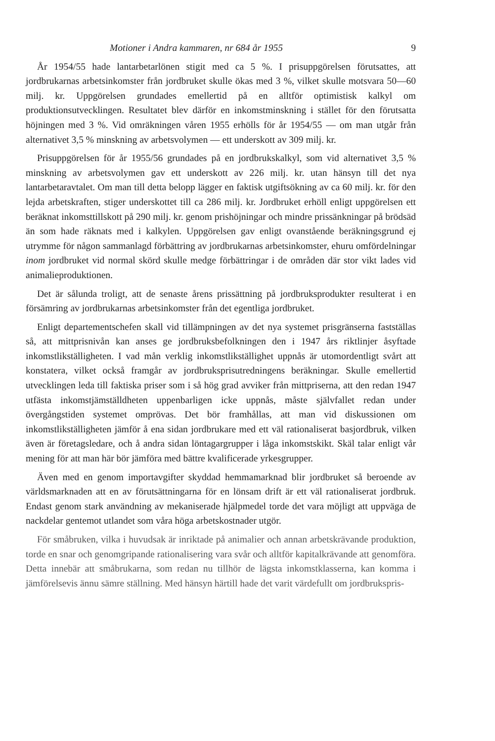Motioner i Andra kammaren, nr 684 år 1955 9
År 1954/55 hade lantarbetarlönen stigit med ca 5 %. I prisuppgörelsen förutsattes, att jordbrukarnas arbetsinkomster från jordbruket skulle ökas med 3 %, vilket skulle motsvara 50—60 milj. kr. Uppgörelsen grundades emellertid på en alltför optimistisk kalkyl om produktionsutvecklingen. Resultatet blev därför en inkomstminskning i stället för den förutsatta höjningen med 3 %. Vid omräkningen våren 1955 erhölls för år 1954/55 — om man utgår från alternativet 3,5 % minskning av arbetsvolymen — ett underskott av 309 milj. kr.
Prisuppgörelsen för år 1955/56 grundades på en jordbrukskalkyl, som vid alternativet 3,5 % minskning av arbetsvolymen gav ett underskott av 226 milj. kr. utan hänsyn till det nya lantarbetaravtalet. Om man till detta belopp lägger en faktisk utgiftsökning av ca 60 milj. kr. för den lejda arbetskraften, stiger underskottet till ca 286 milj. kr. Jordbruket erhöll enligt uppgörelsen ett beräknat inkomsttillskott på 290 milj. kr. genom prishöjningar och mindre prissänkningar på brödsäd än som hade räknats med i kalkylen. Uppgörelsen gav enligt ovanstående beräkningsgrund ej utrymme för någon sammanlagd förbättring av jordbrukarnas arbetsinkomster, ehuru omfördelningar inom jordbruket vid normal skörd skulle medge förbättringar i de områden där stor vikt lades vid animalieproduktionen.
Det är sålunda troligt, att de senaste årens prissättning på jordbruksprodukter resulterat i en försämring av jordbrukarnas arbetsinkomster från det egentliga jordbruket.
Enligt departementschefen skall vid tillämpningen av det nya systemet prisgränserna fastställas så, att mittprisnivån kan anses ge jordbruksbefolkningen den i 1947 års riktlinjer åsyftade inkomstlikställigheten. I vad mån verklig inkomstlikställighet uppnås är utomordentligt svårt att konstatera, vilket också framgår av jordbruksprisutredningens beräkningar. Skulle emellertid utvecklingen leda till faktiska priser som i så hög grad avviker från mittpriserna, att den redan 1947 utfästa inkomstjämställdheten uppenbarligen icke uppnås, måste självfallet redan under övergångstiden systemet omprövas. Det bör framhållas, att man vid diskussionen om inkomstlikställigheten jämför å ena sidan jordbrukare med ett väl rationaliserat basjordbruk, vilken även är företagsledare, och å andra sidan löntagargrupper i låga inkomstskikt. Skäl talar enligt vår mening för att man här bör jämföra med bättre kvalificerade yrkesgrupper.
Även med en genom importavgifter skyddad hemmamarknad blir jordbruket så beroende av världsmarknaden att en av förutsättningarna för en lönsam drift är ett väl rationaliserat jordbruk. Endast genom stark användning av mekaniserade hjälpmedel torde det vara möjligt att uppväga de nackdelar gentemot utlandet som våra höga arbetskostnader utgör.
För småbruken, vilka i huvudsak är inriktade på animalier och annan arbetskrävande produktion, torde en snar och genomgripande rationalisering vara svår och alltför kapitalkrävande att genomföra. Detta innebär att småbrukarna, som redan nu tillhör de lägsta inkomstklasserna, kan komma i jämförelsevis ännu sämre ställning. Med hänsyn härtill hade det varit värdefullt om jordbrukspris-